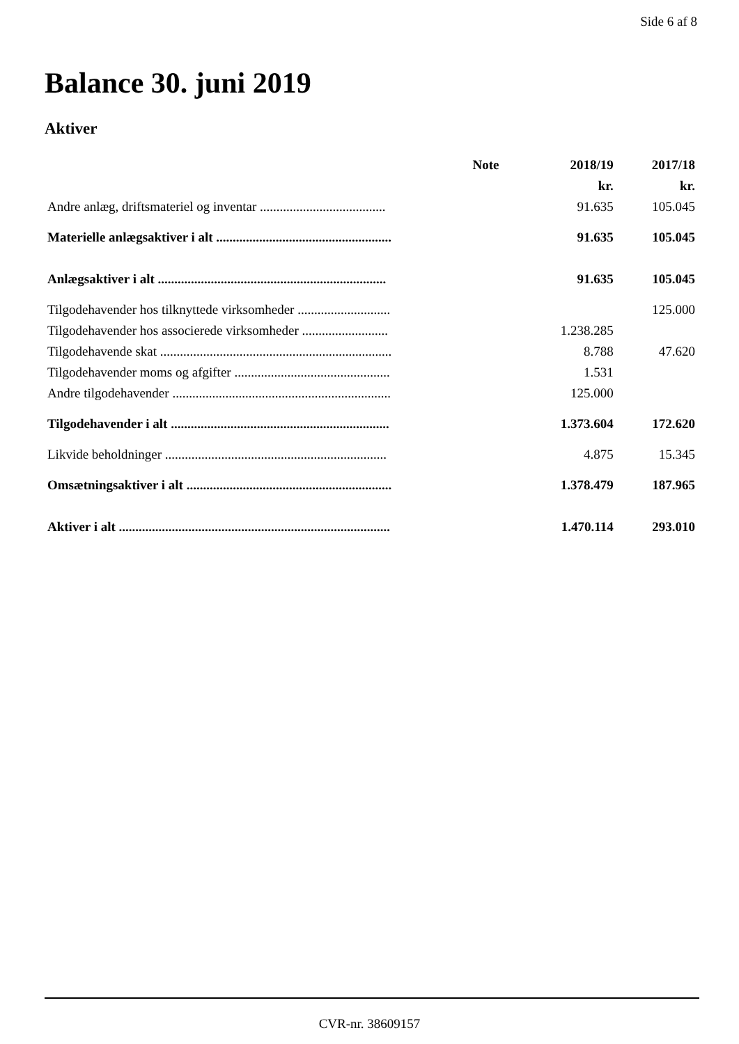Side 6 af 8
Balance 30. juni 2019
Aktiver
| | Note | 2018/19 | 2017/18 |
| | | kr. | kr. |
| Andre anlæg, driftsmateriel og inventar ...................................... | | 91.635 | 105.045 |
| Materielle anlægsaktiver i alt ..................................................... | | 91.635 | 105.045 |
| Anlægsaktiver i alt ..................................................................... | | 91.635 | 105.045 |
| Tilgodehavender hos tilknyttede virksomheder ............................ | | | 125.000 |
| Tilgodehavender hos associerede virksomheder .......................... | | 1.238.285 | |
| Tilgodehavende skat ...................................................................... | | 8.788 | 47.620 |
| Tilgodehavender moms og afgifter ............................................... | | 1.531 | |
| Andre tilgodehavender .................................................................. | | 125.000 | |
| Tilgodehavender i alt .................................................................. | | 1.373.604 | 172.620 |
| Likvide beholdninger ................................................................... | | 4.875 | 15.345 |
| Omsætningsaktiver i alt .............................................................. | | 1.378.479 | 187.965 |
| Aktiver i alt .................................................................................. | | 1.470.114 | 293.010 |
CVR-nr. 38609157